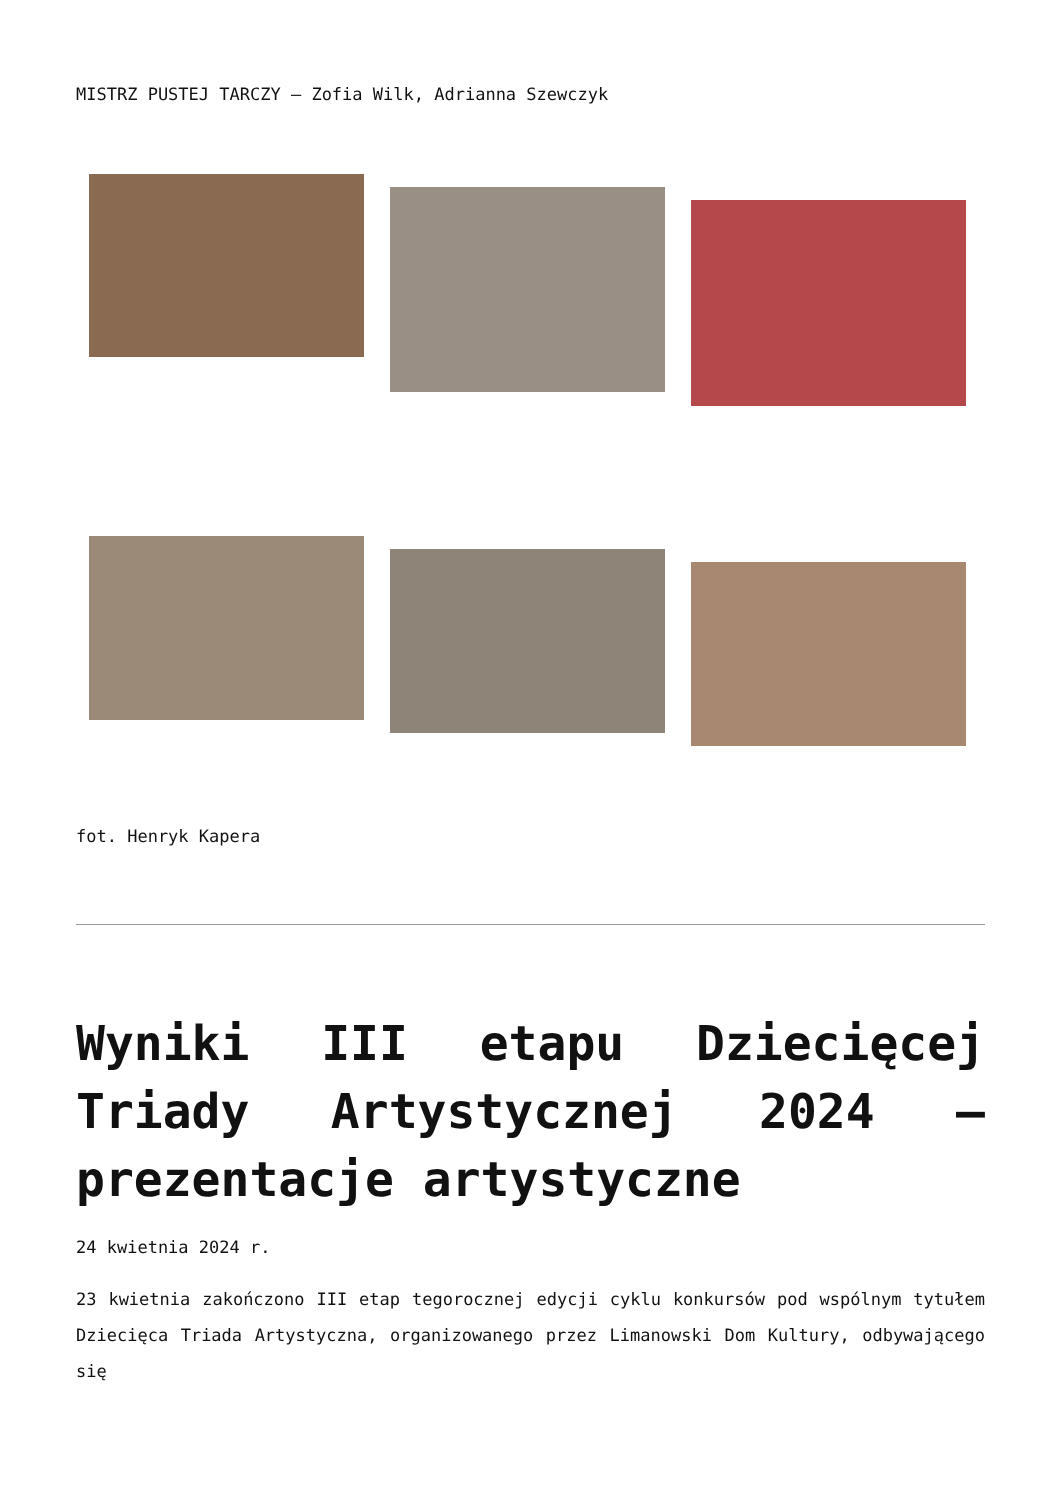MISTRZ PUSTEJ TARCZY – Zofia Wilk, Adrianna Szewczyk
fot. Henryk Kapera
Wyniki III etapu Dziecięcej Triady Artystycznej 2024 – prezentacje artystyczne
24 kwietnia 2024 r.
23 kwietnia zakończono III etap tegorocznej edycji cyklu konkursów pod wspólnym tytułem Dziecięca Triada Artystyczna, organizowanego przez Limanowski Dom Kultury, odbywającego się